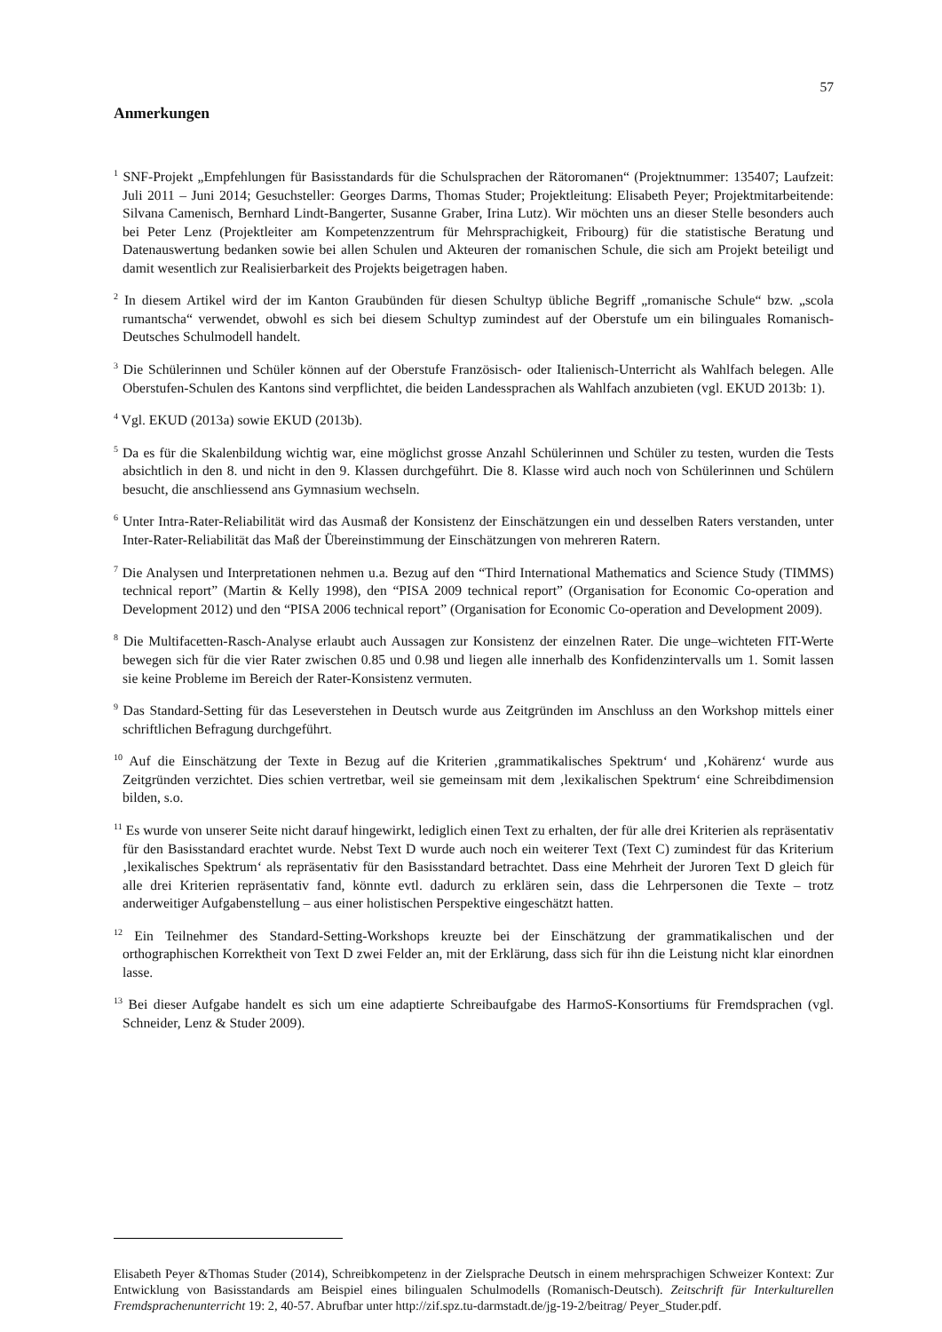57
Anmerkungen
<sup>1</sup> SNF-Projekt „Empfehlungen für Basisstandards für die Schulsprachen der Rätoromanen“ (Projektnummer: 135407; Laufzeit: Juli 2011 – Juni 2014; Gesuchsteller: Georges Darms, Thomas Studer; Projektleitung: Elisabeth Peyer; Projektmitarbeitende: Silvana Camenisch, Bernhard Lindt-Bangerter, Susanne Graber, Irina Lutz). Wir möchten uns an dieser Stelle besonders auch bei Peter Lenz (Projektleiter am Kompetenzzentrum für Mehrsprachigkeit, Fribourg) für die statistische Beratung und Datenauswertung bedanken sowie bei allen Schulen und Akteuren der romanischen Schule, die sich am Projekt beteiligt und damit wesentlich zur Realisierbarkeit des Projekts beigetragen haben.
<sup>2</sup> In diesem Artikel wird der im Kanton Graubünden für diesen Schultyp übliche Begriff „romanische Schule“ bzw. „scola rumantscha“ verwendet, obwohl es sich bei diesem Schultyp zumindest auf der Oberstufe um ein bilinguales Romanisch-Deutsches Schulmodell handelt.
<sup>3</sup> Die Schülerinnen und Schüler können auf der Oberstufe Französisch- oder Italienisch-Unterricht als Wahlfach belegen. Alle Oberstufen-Schulen des Kantons sind verpflichtet, die beiden Landessprachen als Wahlfach anzubieten (vgl. EKUD 2013b: 1).
<sup>4</sup> Vgl. EKUD (2013a) sowie EKUD (2013b).
<sup>5</sup> Da es für die Skalenbildung wichtig war, eine möglichst grosse Anzahl Schülerinnen und Schüler zu testen, wurden die Tests absichtlich in den 8. und nicht in den 9. Klassen durchgeführt. Die 8. Klasse wird auch noch von Schülerinnen und Schülern besucht, die anschliessend ans Gymnasium wechseln.
<sup>6</sup> Unter Intra-Rater-Reliabilität wird das Ausmaß der Konsistenz der Einschätzungen ein und desselben Raters verstanden, unter Inter-Rater-Reliabilität das Maß der Übereinstimmung der Einschätzungen von mehreren Ratern.
<sup>7</sup> Die Analysen und Interpretationen nehmen u.a. Bezug auf den “Third International Mathematics and Science Study (TIMMS) technical report” (Martin & Kelly 1998), den “PISA 2009 technical report” (Organisation for Economic Co-operation and Development 2012) und den “PISA 2006 technical report” (Organisation for Economic Co-operation and Development 2009).
<sup>8</sup> Die Multifacetten-Rasch-Analyse erlaubt auch Aussagen zur Konsistenz der einzelnen Rater. Die unge–wichteten FIT-Werte bewegen sich für die vier Rater zwischen 0.85 und 0.98 und liegen alle innerhalb des Konfidenzintervalls um 1. Somit lassen sie keine Probleme im Bereich der Rater-Konsistenz vermuten.
<sup>9</sup> Das Standard-Setting für das Leseverstehen in Deutsch wurde aus Zeitgründen im Anschluss an den Workshop mittels einer schriftlichen Befragung durchgeführt.
<sup>10</sup> Auf die Einschätzung der Texte in Bezug auf die Kriterien ‚grammatikalisches Spektrum‘ und ‚Kohärenz‘ wurde aus Zeitgründen verzichtet. Dies schien vertretbar, weil sie gemeinsam mit dem ‚lexikalischen Spektrum‘ eine Schreibdimension bilden, s.o.
<sup>11</sup> Es wurde von unserer Seite nicht darauf hingewirkt, lediglich einen Text zu erhalten, der für alle drei Kriterien als repräsentativ für den Basisstandard erachtet wurde. Nebst Text D wurde auch noch ein weiterer Text (Text C) zumindest für das Kriterium ‚lexikalisches Spektrum‘ als repräsentativ für den Basisstandard betrachtet. Dass eine Mehrheit der Juroren Text D gleich für alle drei Kriterien repräsentativ fand, könnte evtl. dadurch zu erklären sein, dass die Lehrpersonen die Texte – trotz anderweitiger Aufgabenstellung – aus einer holistischen Perspektive eingeschätzt hatten.
<sup>12</sup> Ein Teilnehmer des Standard-Setting-Workshops kreuzte bei der Einschätzung der grammatikalischen und der orthographischen Korrektheit von Text D zwei Felder an, mit der Erklärung, dass sich für ihn die Leistung nicht klar einordnen lasse.
<sup>13</sup> Bei dieser Aufgabe handelt es sich um eine adaptierte Schreibaufgabe des HarmoS-Konsortiums für Fremdsprachen (vgl. Schneider, Lenz & Studer 2009).
Elisabeth Peyer &Thomas Studer (2014), Schreibkompetenz in der Zielsprache Deutsch in einem mehrsprachigen Schweizer Kontext: Zur Entwicklung von Basisstandards am Beispiel eines bilingualen Schulmodells (Romanisch-Deutsch). Zeitschrift für Interkulturellen Fremdsprachenunterricht 19: 2, 40-57. Abrufbar unter http://zif.spz.tu-darmstadt.de/jg-19-2/beitrag/ Peyer_Studer.pdf.